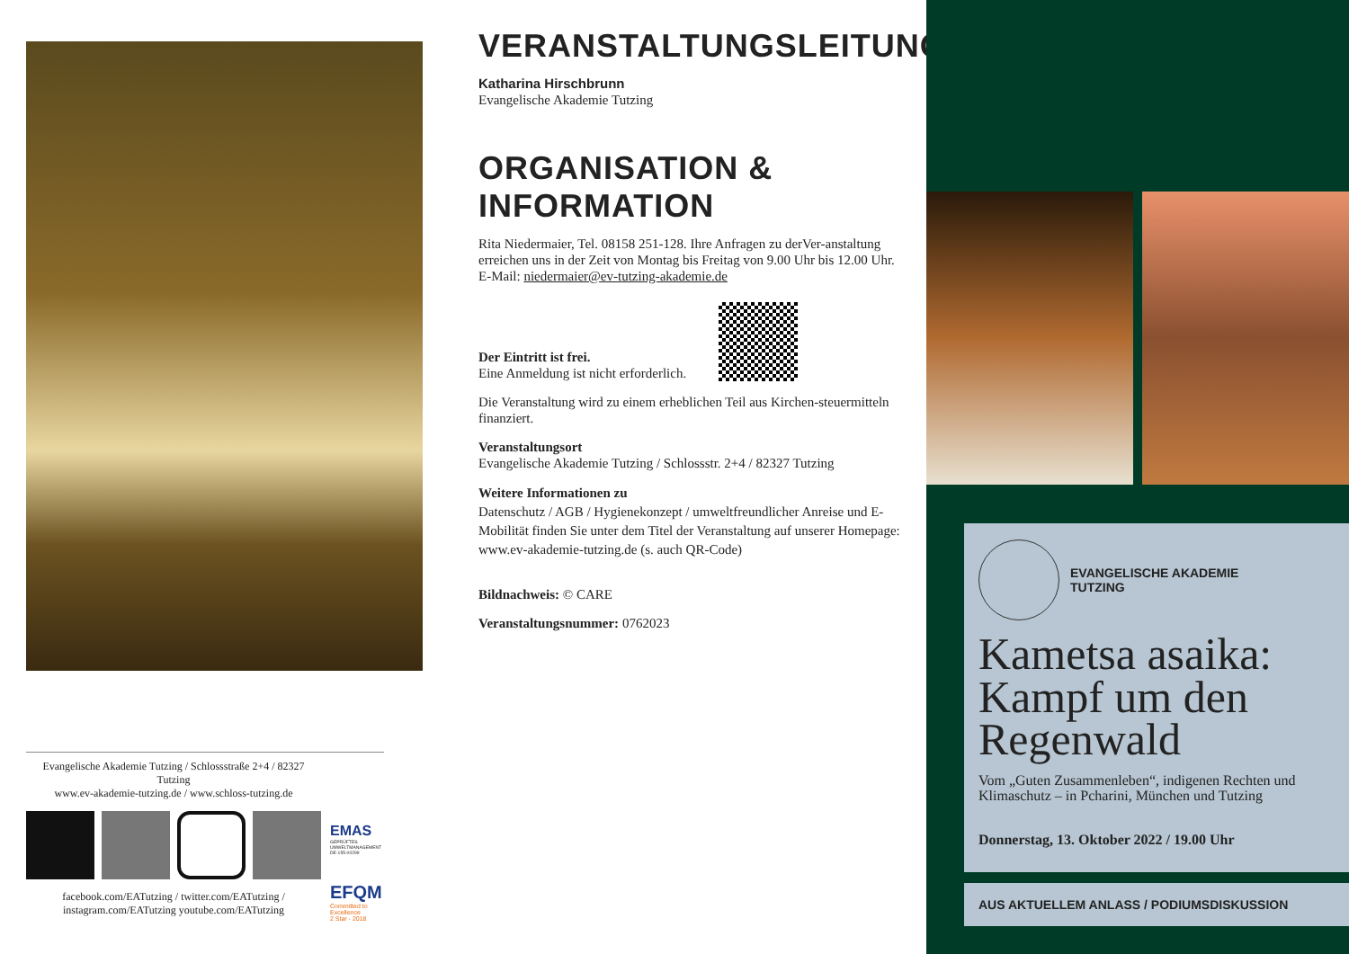Evangelische Akademie Tutzing / Schlossstraße 2+4 / 82327 Tutzing
www.ev-akademie-tutzing.de / www.schloss-tutzing.de
facebook.com/EATutzing / twitter.com/EATutzing / instagram.com/EATutzing youtube.com/EATutzing
EMAS
GEPRÜFTES UMWELTMANAGEMENT DE-155-00299
EFQM
Committed to Excellence
2 Star - 2018
VERANSTALTUNGSLEITUNG
Katharina Hirschbrunn
Evangelische Akademie Tutzing
ORGANISATION & INFORMATION
Rita Niedermaier, Tel. 08158 251-128. Ihre Anfragen zu derVer-anstaltung erreichen uns in der Zeit von Montag bis Freitag von 9.00 Uhr bis 12.00 Uhr.
E-Mail: niedermaier@ev-tutzing-akademie.de
Der Eintritt ist frei.
Eine Anmeldung ist nicht erforderlich.
Die Veranstaltung wird zu einem erheblichen Teil aus Kirchen-steuermitteln finanziert.
Veranstaltungsort
Evangelische Akademie Tutzing / Schlossstr. 2+4 / 82327 Tutzing
Weitere Informationen zu
Datenschutz / AGB / Hygienekonzept / umweltfreundlicher Anreise und E-Mobilität finden Sie unter dem Titel der Veranstaltung auf unserer Homepage: www.ev-akademie-tutzing.de (s. auch QR-Code)
Bildnachweis: © CARE
Veranstaltungsnummer: 0762023
EVANGELISCHE AKADEMIE
TUTZING
Kametsa asaika: Kampf um den Regenwald
Vom „Guten Zusammenleben“, indigenen Rechten und Klimaschutz – in Pcharini, München und Tutzing
Donnerstag, 13. Oktober 2022 / 19.00 Uhr
AUS AKTUELLEM ANLASS / PODIUMSDISKUSSION